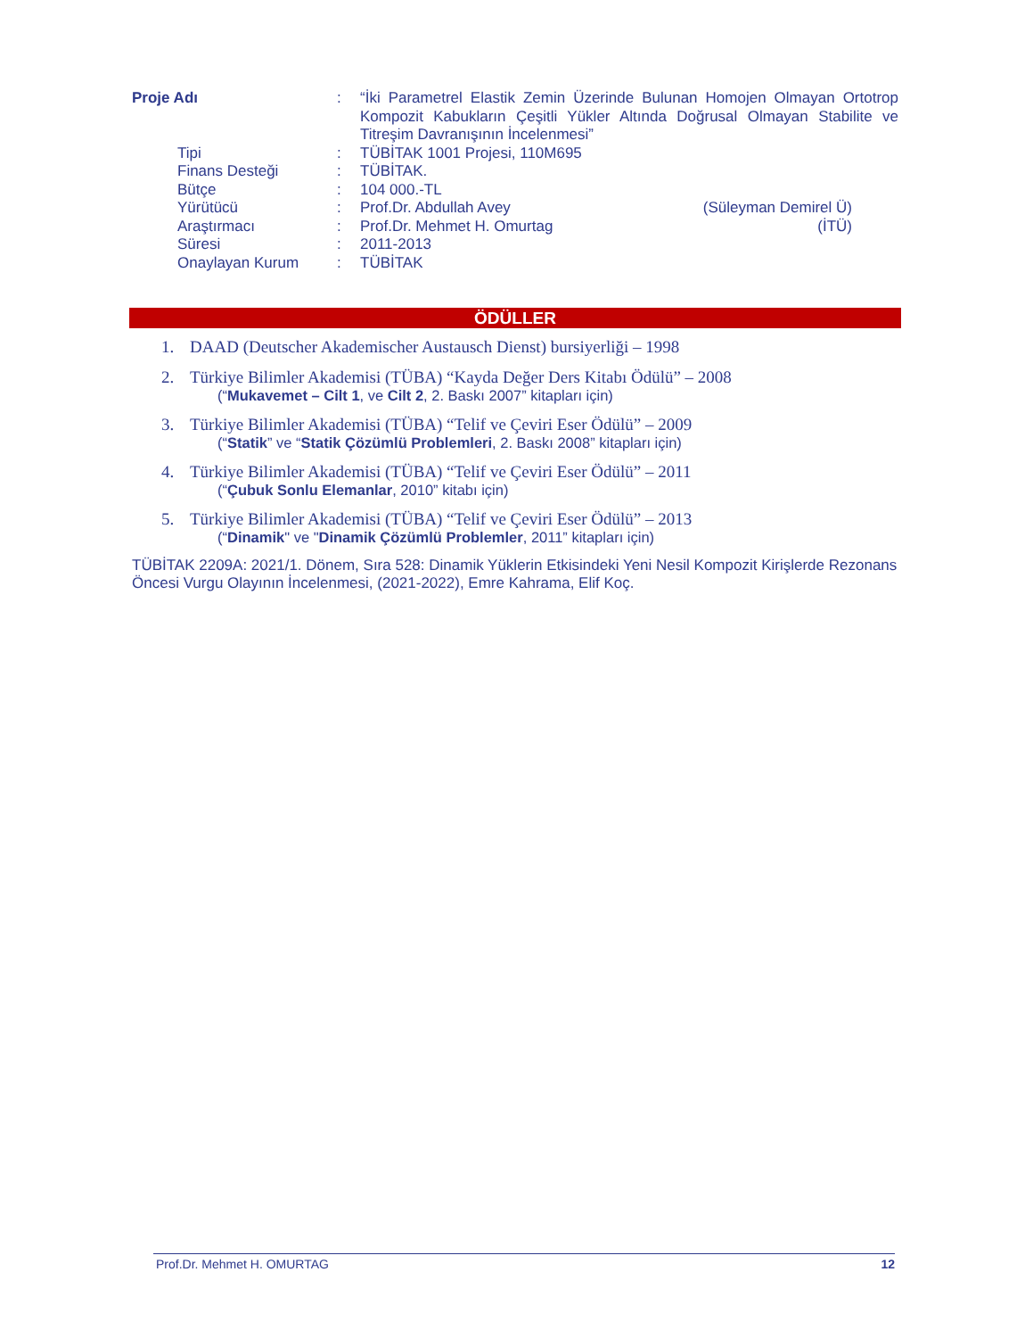| Proje Adı | : | “İki Parametrel Elastik Zemin Üzerinde Bulunan Homojen Olmayan Ortotrop Kompozit Kabukların Çeşitli Yükler Altında Doğrusal Olmayan Stabilite ve Titreşim Davranışının İncelenmesi” |
| Tipi | : | TÜBİTAK 1001 Projesi, 110M695 |
| Finans Desteği | : | TÜBİTAK. |
| Bütçe | : | 104 000.-TL |
| Yürütücü | : | Prof.Dr. Abdullah Avey (Süleyman Demirel Ü) |
| Araştırmacı | : | Prof.Dr. Mehmet H. Omurtag (İTÜ) |
| Süresi | : | 2011-2013 |
| Onaylayan Kurum | : | TÜBİTAK |
ÖDÜLLER
1. DAAD (Deutscher Akademischer Austausch Dienst) bursiyerliği – 1998
2. Türkiye Bilimler Akademisi (TÜBA) “Kayda Değer Ders Kitabı Ödülü” – 2008
(“Mukavemet – Cilt 1, ve Cilt 2, 2. Baskı 2007” kitapları için)
3. Türkiye Bilimler Akademisi (TÜBA) “Telif ve Çeviri Eser Ödülü” – 2009
(“Statik” ve “Statik Çözümlü Problemleri, 2. Baskı 2008” kitapları için)
4. Türkiye Bilimler Akademisi (TÜBA) “Telif ve Çeviri Eser Ödülü” – 2011
(“Çubuk Sonlu Elemanlar, 2010” kitabı için)
5. Türkiye Bilimler Akademisi (TÜBA) “Telif ve Çeviri Eser Ödülü” – 2013
(“Dinamik" ve "Dinamik Çözümlü Problemler, 2011” kitapları için)
TÜBİTAK 2209A: 2021/1. Dönem, Sıra 528: Dinamik Yüklerin Etkisindeki Yeni Nesil Kompozit Kirişlerde Rezonans Öncesi Vurgu Olayının İncelenmesi, (2021-2022), Emre Kahrama, Elif Koç.
Prof.Dr. Mehmet H. OMURTAG 12